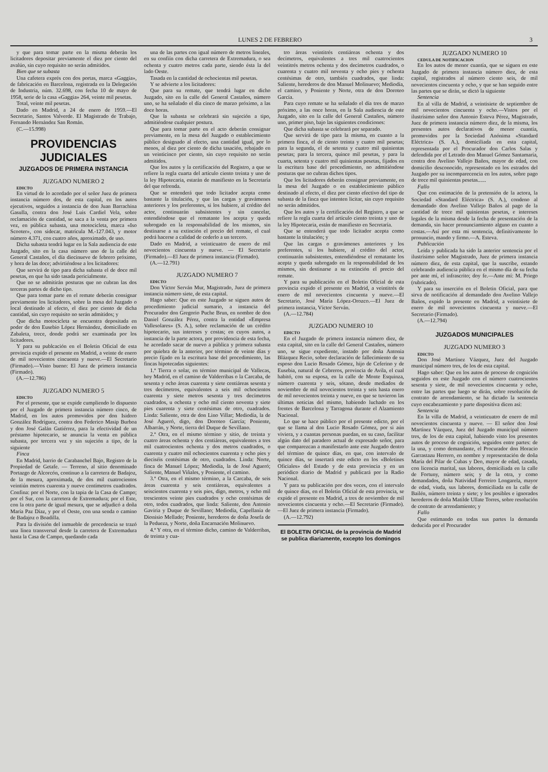LUNES 2 DE FEBRERO 3
y que para tomar parte en la misma deberán los licitadores depositar previamente el diez por ciento del avalúo, sin cuyo requisito no serán admitidos.
Bien que se subasta
Una cafetera exprés con dos portas, marca «Gaggia», de fabricación en Barcelona, registrada en la Delegación de Industria, núm. 32.698, con fecha 10 de mayo de 1958, serie de la casa «Gaggia» 264, veinte mil pesetas.
Total, veinte mil pesetas.
Dado en Madrid, a 24 de enero de 1959.—El Secretario, Santos Valverde. El Magistrado de Trabajo, Fernando Hernández San Román.
(C.—15.998)
PROVIDENCIAS JUDICIALES
JUZGADOS DE PRIMERA INSTANCIA
JUZGADO NUMERO 2
EDICTO
En virtud de lo acordado por el señor Juez de primera instancia número dos, de esta capital, en los autos ejecutivos, seguidos a instancia de don Juan Barrachina Gasulla, contra don José Luis Cardiel Vela, sobre reclamación de cantidad, se saca a la venta por primera vez, en pública subasta, una motocicleta, marca «Iso Scooter», con sidecar, matrícula M.-127.043, y motor número 4.371, con cuatro años, aproximado, de uso.
Dicha subasta tendrá lugar en la Sala audiencia de este Juzgado, sito en la casa número uno de la calle del General Castaños, el día diecinueve de febrero próximo, y hora de las doce; advirtiéndose a los licitadores:
Que servirá de tipo para dicha subasta el de doce mil pesetas, en que ha sido tasada pericialmente.
Que no se admitirán posturas que no cubran las dos terceras partes de dicho tipo.
Que para tomar parte en el remate deberán consignar previamente los licitadores, sobre la mesa del Juzgado o local destinado al efecto, el diez por ciento de dicha cantidad, sin cuyo requisito no serán admitidos; y
Que dicha motocicleta se encuentra depositada en poder de don Eusebio López Hernández, domiciliado en Zabaleta, trece, donde podrá ser examinada por los licitadores.
Y para su publcación en el Boletin Oficial de esta provincia expido el presente en Madrid, a veinte de enero de mil novecientos cincuenta y nueve.—El Secretario (Firmado).—Visto bueno: El Juez de primera instancia (Firmado).
(A.—12.786)
JUZGADO NUMERO 5
EDICTO
Por el presente, que se expide cumpliendo lo dispuesto por el Juzgado de primera instancia número cinco, de Madrid, en los autos promovidos por don Isidoro González Rodríguez, contra don Federico Masip Burboa y don José Galán Gutiérrez, para la efectividad de un préstamo hipotecario, se anuncia la venta en pública subasta, por tercera vez y sin sujeción a tipo, de la siguiente
Finca
En Madrid, barrio de Carabanchel Bajo, Registro de la Propiedad de Getafe. — Terreno, al sitio denominado Portazgo de Alcorcón, continuo a la carretera de Badajoz, de la mesura, aproximada, de dos mil cuatrocientos veintiún metros cuarenta y nueve centímetros cuadrados. Confina: por el Norte, con la tapia de la Casa de Campo; por el Sur, con la carretera de Extremadura; por el Este, con la otra parte de igual mesura, que se adjudicó a doña María Paz Díaz, y por el Oeste, con una senda o camino de Badajoz o Boadilla.
Para la división del inmueble de procedencia se trazó una línea transversal desde la carretera de Extremadura hasta la Casa de Campo, quedando cada
una de las partes con igual número de metros lineales, en su confiín con dicha carretera de Extremadura, o sea ochenta y cuatro metros cada parte, siendo ésta la del lado Oeste.
Tasada en la cantidad de ochocientas mil pesetas.
Y se advierte a los licitadores:
Que para su remate, que tendrá lugar en dicho Juzgado, sito en la calle del General Castaños, número uno, se ha señalado el día cinco de marzo próximo, a las doce horas.
Que la subasta se celebrará sin sujeción a tipo, admitiéndose cualquier postura.
Que para tomar parte en el acto deberán consignar previamente, en la mesa del Juzgado o establecimiento público designado al efecto, una cantidad igual, por lo menos, al diez por ciento de dicha tasación, rebajado en un veinticinco por ciento, sin cuyo requisito no serán admitidos.
Que los autos y la certificación del Registro, a que se refiere la regla cuarta del artículo ciento treinta y uno de la ley Hipotecaria, estarán de manifiesto en la Secretaría del que refrenda.
Que se entenderá que todo licitador acepta como bastante la titulación, y que las cargas y gravámenes anteriores y los preferentes, si los hubiere, al crédito del actor, continuarán subsistentes y sin cancelar, entendiéndose que el rematante los acepta y queda subrogado en la responsabilidad de los mismos, sin destinarse a su extinción el precio del remate, el cual podrá hacerse a calidad de cederlo a un tercero.
Dado en Madrid, a veinticuatro de enero de mil novecientos cincuenta y nueve. — El Secretario (Firmado).—El Juez de primera instancia (Firmado).
(A.—12.791)
JUZGADO NUMERO 7
EDICTO
Don Víctor Serván Mur, Magistrado, Juez de primera instancia número siete, de esta capital.
Hago saber: Que en este Juzgado se siguen autos de procedimiento judicial sumario, a instancia del Procurador don Gregorio Puche Brun, en nombre de don Daniel González Pérez, contra la entidad «Empresa Vallesolares» (S. A.), sobre reclamación de un crédito hipotecario, sus intereses y costas; en cuyos autos, a instancia de la parte actora, por providencia de esta fecha, he acordado sacar de nuevo a pública y primera subasta por quiebra de la anterior, por término de veinte días y precio fijado en la escritura base del procedimiento, las fincas hipotecadas siguientes:
1.ª Tierra o solar, en término municipal de Vallecas, hoy Madrid, en el camino de Valderribas o la Carcaba, de sesenta y ocho áreas cuarenta y siete centiáreas sesenta y tres decímetros, equivalentes a seis mil ochocientos cuarenta y siete metros sesenta y tres decímetros cuadrados, u ochenta y ocho mil ciento noventa y siete pies cuarenta y siete centésimas de otro, cuadrados. Linda: Saliente, otra de don Lino Villar; Mediodía, la de José Agueró, digo, don Doroteo García; Poniente, Albarrán, y Norte, tierra del Duque de Sevillano.
2.ª Otra, en el mismo término y sitio, de treinta y cuatro áreas ochenta y dos centiáreas, equivalentes a tres mil cuatrocientos ochenta y dos metros cuadrados, o cuarenta y cuatro mil ochocientos cuarenta y ocho pies y dieciséis centésimas de otro, cuadrados. Linda: Norte, finca de Manuel López; Mediodía, la de José Agueró; Saliente, Manuel Viñales, y Poniente, el camino.
3.ª Otra, en el mismo término, a la Carcaba, de seis áreas cuarenta y seis centiáreas, equivalentes a seiscientos cuarenta y seis pies, digo, metros, y ocho mil trescientos veinte pies cuadrados y ocho centésimas de otro, todos cuadrados, que linda: Saliente, don Antonio Gaviria y Duque de Sevillano; Mediodía, Capellanía de Dionisio Mellado; Poniente, herederos de doña Josefa de la Pedueza, y Norte, doña Encarnación Molinuevo.
4.ª Y otra, en el término dicho, camino de Valderribas, de treinta y cua-
tro áreas veintitrés centiáreas ochenta y dos decímetros, equivalentes a tres mil cuatrocientos veintitrés metros ochenta y dos decímetros cuadrados, o cuarenta y cuatro mil noventa y ocho pies y ochenta centésimas de otro, también cuadrados, que linda: Saliente, herederos de don Manuel Molinuevo; Mediodía, el camino, y Poniente y Norte, otra de don Doroteo García.
Para cuyo remate se ha señalado el día tres de marzo próximo, a las once horas, en la Sala audiencia de este Juzgado, sito en la calle del General Castaños, número uno, primer piso, bajo las siguientes condiciones:
Que dicha subasta se celebrará por separado.
Que servirá de tipo para la misma, en cuanto a la primera finca, el de ciento treinta y cuatro mil pesetas; para la segunda, el de setenta y cuatro mil quinientas pesetas; para la tercera, quince mil pesetas, y para la cuarta, setenta y cuatro mil quinientas pesetas, fijados en la escritura base del procedimiento, no admitiéndose posturas que no cubran dichos tipos.
Que los licitadores deberán consignar previamente, en la mesa del Juzgado o en establecimiento público destinado al efecto, el diez por ciento efectivo del tipo de subasta de la finca que intenten licitar, sin cuyo requisito no serán admitidos.
Que los autos y la certificación del Registro, a que se refiere la regla cuarta del artículo ciento treinta y uno de la ley Hipotecaria, están de manifiesto en Secretaría.
Que se entenderá que todo licitador acepta como bastante la titulación; y
Que las cargas o gravámenes anteriores y los preferentes, si los hubiere, al crédito del actor, continuarán subsistentes, entendiéndose el rematante los acepta y queda subrogado en la responsabilidad de los mismos, sin destinarse a su extinción el precio del remate.
Y para su publicación en el Boletin Oficial de esta provincia expido el presente en Madrid, a veintitrés de enero de mil novecientos cincuenta y nueve.—El Secretario, José María López-Orozco.—El Juez de primera instancia, Víctor Serván.
(A.—12.784)
JUZGADO NUMERO 10
EDICTO
En el Juzgado de primera instancia número diez, de esta capital, sito en la calle del General Castaños, número uno, se sigue expediente, instado por doña Antonia Blázquez Recio, sobre declaración de fallecimiento de su esposo don Lucio Rosado Gómez, hijo de Ceferino y de Eusebia, natural de Cebreros, provincia de Avila, el cual habitó, con su esposa, en la calle de Monte Esquinza, número cuarenta y seis, sótano, desde mediados de noviembre de mil novecientos treinta y seis hasta enero de mil novecientos treinta y nueve, en que se tuvieron las últimas noticias del mismo, habiendo luchado en los frentes de Barcelona y Tarragona durante el Alzamiento Nacional.
Lo que se hace público por el presente edicto, por el que se llama al don Lucio Rosado Gómez, por si aún viviera, y a cuantas personas puedan, en su caso, facilitar algún dato del paradero actual de expresado señor, para que comparezcan a manifestarlo ante este Juzgado dentro del término de quince días, en que, con intervalo de quince días, se insertará este edicto en los «Boletines Oficiales» del Estado y de esta provincia y en un periódico diario de Madrid y publicará por la Radio Nacional.
Y para su publicación por dos veces, con el intervalo de quince días, en el Boletin Oficial de esta provincia, se expide el presente en Madrid, a tres de noviembre de mil novecientos cincuenta y ocho.—El Secretario (Firmado).—El Juez de primera instancia (Firmado).
(A.—12.792)
El BOLETIN OFICIAL de la provincia de Madrid se publica diariamente, excepto los domingos
JUZGADO NUMERO 10
CEDULA DE NOTIFICACION
En los autos de menor cuantía, que se siguen en este Juzgado de primera instancia número diez, de esta capital, registrados al número ciento seis, de mil novecientos cincuenta y ocho, y que se han seguido entre las partes que se dirán, se dictó la siguiente
Sentencia
En al villa de Madrid, a veintisiete de septiembre de mil novecientos cincuenta y ocho.—Vistos por el ilustrísimo señor don Antonio Esteva Pérez, Magistrado, Juez de primera instancia número diez, de la misma, los presentes autos declarativos de menor cuantía, promovidos por la Sociedad Anónima «Standard Eléctrica» (S. A.), domiciliada en esta capital, representada por el Procurador don Carlos Salas y defendida por el Letrado don Manuel Gómez Santamaría, contra don Avelino Vallejo Baños, mayor de edad, con domicilio desconocido, representado en los estrados del Juzgado por su incomparecencia en los autos, sobre pago de trece mil quinientas pesetas......
Fallo
Que con estimación de la pretensión de la actora, la Sociedad «Standard Eléctrica» (S. A.), condeno al demandado don Avelino Vallejo Baños al pago de la cantidad de trece mil quinientas pesetas, e intereses legales de la misma desde la fecha de presentación de la demanda, sin hacer pronunciamiento alguno en cuanto a costas.—Así por esta mi sentencia, definitivamente lo pronuncio, mando y firmo.—A. Esteva.
Publicación
Leída y publicada ha sido la anterior sentencia por el ilustrísimo señor Magistrado, Juez de primera instancia número diez, de esta capital, que la suscribe, estando celebrando audiencia pública en el mismo día de su fecha por ante mí, el infrascrito; doy fe.—Ante mí: M. Priego (rubricado).
Y para su inserción en el Boletin Oficial, para que sirva de notificación al demandado don Avelino Vallejo Baños, expido la presente en Madrid, a veintisiete de enero de mil novecientos cincuenta y nueve.—El Secretario (Firmado).
(A.—12.794)
JUZGADOS MUNICIPALES
JUZGADO NUMERO 3
EDICTO
Don José Martínez Vázquez, Juez del Juzgado municipal número tres, de los de esta capital.
Hago saber: Que en los autos de proceso de cognición seguidos en este Juzgado con el número cuatrocientos sesenta y siete, de mil novecientos cincuenta y ocho, entre las partes que luego se dirán, sobre resolución de contrato de arrendamiento, se ha dictado la sentencia cuyo encabezamiento y parte dispositiva dicen así:
Sentencia
En la villa de Madrid, a veinticuatro de enero de mil novecientos cincuenta y nueve. — El señor don José Martínez Vázquez, Juez del Juzgado municipal número tres, de los de esta capital, habiendo visto los presentes autos de proceso de cognición, seguidos entre partes: de la una, y como demandante, el Procurador don Horacio Garrastazu Herrero, en nombre y representación de doña María del Pilar de Cubas y Deo, mayor de edad, casada, con licencia marital, sus labores, domiciliada en la calle de Fortuny, número seis; y de la otra, y como demandados, doña Natividad Ferreiro Longarela, mayor de edad, viuda, sus labores, domiciliada en la calle de Bailén, número treinta y siete; y los posibles e ignorados herederos de doña Matilde Ullate Torres, sobre resolución de contrato de arrendamiento; y
Fallo
Que estimando en todas sus partes la demanda deducida por el Procurador